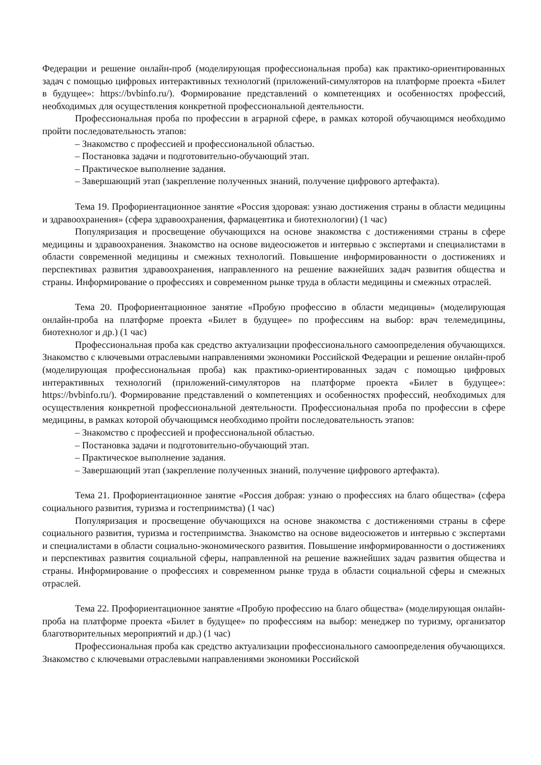Федерации и решение онлайн-проб (моделирующая профессиональная проба) как практико-ориентированных задач с помощью цифровых интерактивных технологий (приложений-симуляторов на платформе проекта «Билет в будущее»: https://bvbinfo.ru/). Формирование представлений о компетенциях и особенностях профессий, необходимых для осуществления конкретной профессиональной деятельности.
Профессиональная проба по профессии в аграрной сфере, в рамках которой обучающимся необходимо пройти последовательность этапов:
– Знакомство с профессией и профессиональной областью.
– Постановка задачи и подготовительно-обучающий этап.
– Практическое выполнение задания.
– Завершающий этап (закрепление полученных знаний, получение цифрового артефакта).
Тема 19. Профориентационное занятие «Россия здоровая: узнаю достижения страны в области медицины и здравоохранения» (сфера здравоохранения, фармацевтика и биотехнологии) (1 час)
Популяризация и просвещение обучающихся на основе знакомства с достижениями страны в сфере медицины и здравоохранения. Знакомство на основе видеосюжетов и интервью с экспертами и специалистами в области современной медицины и смежных технологий. Повышение информированности о достижениях и перспективах развития здравоохранения, направленного на решение важнейших задач развития общества и страны. Информирование о профессиях и современном рынке труда в области медицины и смежных отраслей.
Тема 20. Профориентационное занятие «Пробую профессию в области медицины» (моделирующая онлайн-проба на платформе проекта «Билет в будущее» по профессиям на выбор: врач телемедицины, биотехнолог и др.) (1 час)
Профессиональная проба как средство актуализации профессионального самоопределения обучающихся. Знакомство с ключевыми отраслевыми направлениями экономики Российской Федерации и решение онлайн-проб (моделирующая профессиональная проба) как практико-ориентированных задач с помощью цифровых интерактивных технологий (приложений-симуляторов на платформе проекта «Билет в будущее»: https://bvbinfo.ru/). Формирование представлений о компетенциях и особенностях профессий, необходимых для осуществления конкретной профессиональной деятельности. Профессиональная проба по профессии в сфере медицины, в рамках которой обучающимся необходимо пройти последовательность этапов:
– Знакомство с профессией и профессиональной областью.
– Постановка задачи и подготовительно-обучающий этап.
– Практическое выполнение задания.
– Завершающий этап (закрепление полученных знаний, получение цифрового артефакта).
Тема 21. Профориентационное занятие «Россия добрая: узнаю о профессиях на благо общества» (сфера социального развития, туризма и гостеприимства) (1 час)
Популяризация и просвещение обучающихся на основе знакомства с достижениями страны в сфере социального развития, туризма и гостеприимства. Знакомство на основе видеосюжетов и интервью с экспертами и специалистами в области социально-экономического развития. Повышение информированности о достижениях и перспективах развития социальной сферы, направленной на решение важнейших задач развития общества и страны. Информирование о профессиях и современном рынке труда в области социальной сферы и смежных отраслей.
Тема 22. Профориентационное занятие «Пробую профессию на благо общества» (моделирующая онлайн-проба на платформе проекта «Билет в будущее» по профессиям на выбор: менеджер по туризму, организатор благотворительных мероприятий и др.) (1 час)
Профессиональная проба как средство актуализации профессионального самоопределения обучающихся. Знакомство с ключевыми отраслевыми направлениями экономики Российской